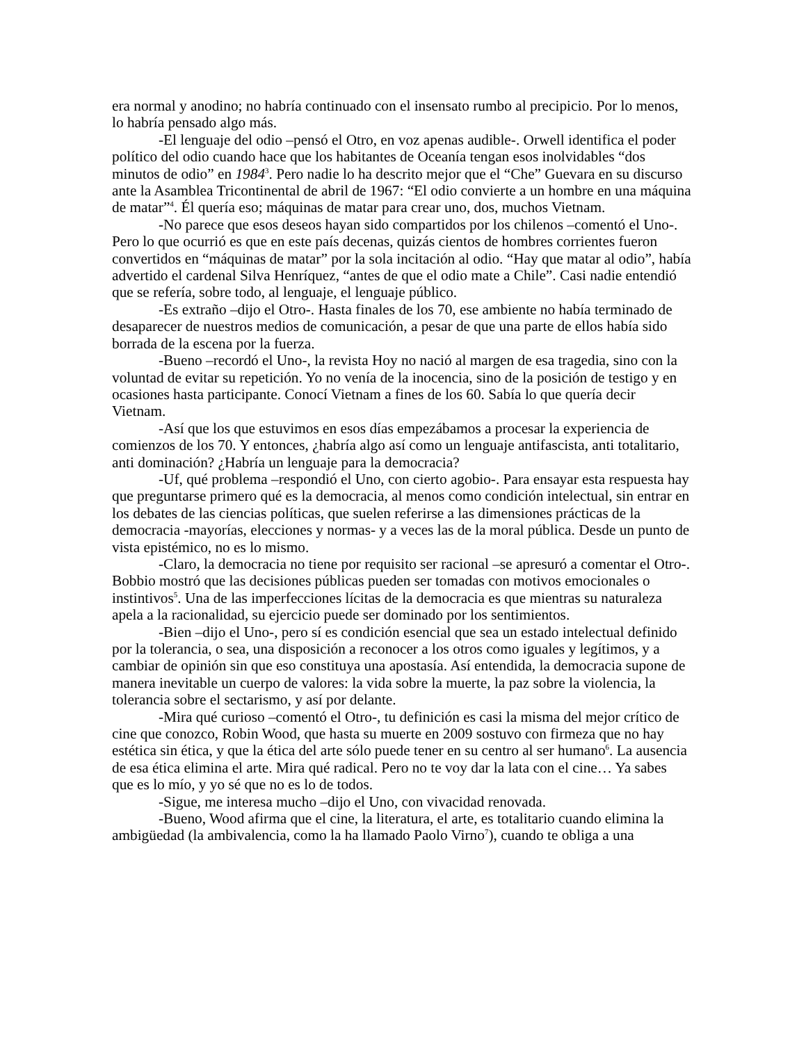era normal y anodino; no habría continuado con el insensato rumbo al precipicio. Por lo menos, lo habría pensado algo más.
-El lenguaje del odio –pensó el Otro, en voz apenas audible-. Orwell identifica el poder político del odio cuando hace que los habitantes de Oceanía tengan esos inolvidables “dos minutos de odio” en 1984<sup>3</sup>. Pero nadie lo ha descrito mejor que el “Che” Guevara en su discurso ante la Asamblea Tricontinental de abril de 1967: “El odio convierte a un hombre en una máquina de matar”<sup>4</sup>. Él quería eso; máquinas de matar para crear uno, dos, muchos Vietnam.
-No parece que esos deseos hayan sido compartidos por los chilenos –comentó el Uno-. Pero lo que ocurrió es que en este país decenas, quizás cientos de hombres corrientes fueron convertidos en “máquinas de matar” por la sola incitación al odio. “Hay que matar al odio”, había advertido el cardenal Silva Henríquez, “antes de que el odio mate a Chile”. Casi nadie entendió que se refería, sobre todo, al lenguaje, el lenguaje público.
-Es extraño –dijo el Otro-. Hasta finales de los 70, ese ambiente no había terminado de desaparecer de nuestros medios de comunicación, a pesar de que una parte de ellos había sido borrada de la escena por la fuerza.
-Bueno –recordó el Uno-, la revista Hoy no nació al margen de esa tragedia, sino con la voluntad de evitar su repetición. Yo no venía de la inocencia, sino de la posición de testigo y en ocasiones hasta participante. Conocí Vietnam a fines de los 60. Sabía lo que quería decir Vietnam.
-Así que los que estuvimos en esos días empezábamos a procesar la experiencia de comienzos de los 70. Y entonces, ¿habría algo así como un lenguaje antifascista, anti totalitario, anti dominación? ¿Habría un lenguaje para la democracia?
-Uf, qué problema –respondió el Uno, con cierto agobio-. Para ensayar esta respuesta hay que preguntarse primero qué es la democracia, al menos como condición intelectual, sin entrar en los debates de las ciencias políticas, que suelen referirse a las dimensiones prácticas de la democracia -mayorías, elecciones y normas- y a veces las de la moral pública. Desde un punto de vista epistémico, no es lo mismo.
-Claro, la democracia no tiene por requisito ser racional –se apresuró a comentar el Otro-. Bobbio mostró que las decisiones públicas pueden ser tomadas con motivos emocionales o instintivos<sup>5</sup>. Una de las imperfecciones lícitas de la democracia es que mientras su naturaleza apela a la racionalidad, su ejercicio puede ser dominado por los sentimientos.
-Bien –dijo el Uno-, pero sí es condición esencial que sea un estado intelectual definido por la tolerancia, o sea, una disposición a reconocer a los otros como iguales y legítimos, y a cambiar de opinión sin que eso constituya una apostasía. Así entendida, la democracia supone de manera inevitable un cuerpo de valores: la vida sobre la muerte, la paz sobre la violencia, la tolerancia sobre el sectarismo, y así por delante.
-Mira qué curioso –comentó el Otro-, tu definición es casi la misma del mejor crítico de cine que conozco, Robin Wood, que hasta su muerte en 2009 sostuvo con firmeza que no hay estética sin ética, y que la ética del arte sólo puede tener en su centro al ser humano<sup>6</sup>. La ausencia de esa ética elimina el arte. Mira qué radical. Pero no te voy dar la lata con el cine… Ya sabes que es lo mío, y yo sé que no es lo de todos.
-Sigue, me interesa mucho –dijo el Uno, con vivacidad renovada.
-Bueno, Wood afirma que el cine, la literatura, el arte, es totalitario cuando elimina la ambigüedad (la ambivalencia, como la ha llamado Paolo Virno<sup>7</sup>), cuando te obliga a una